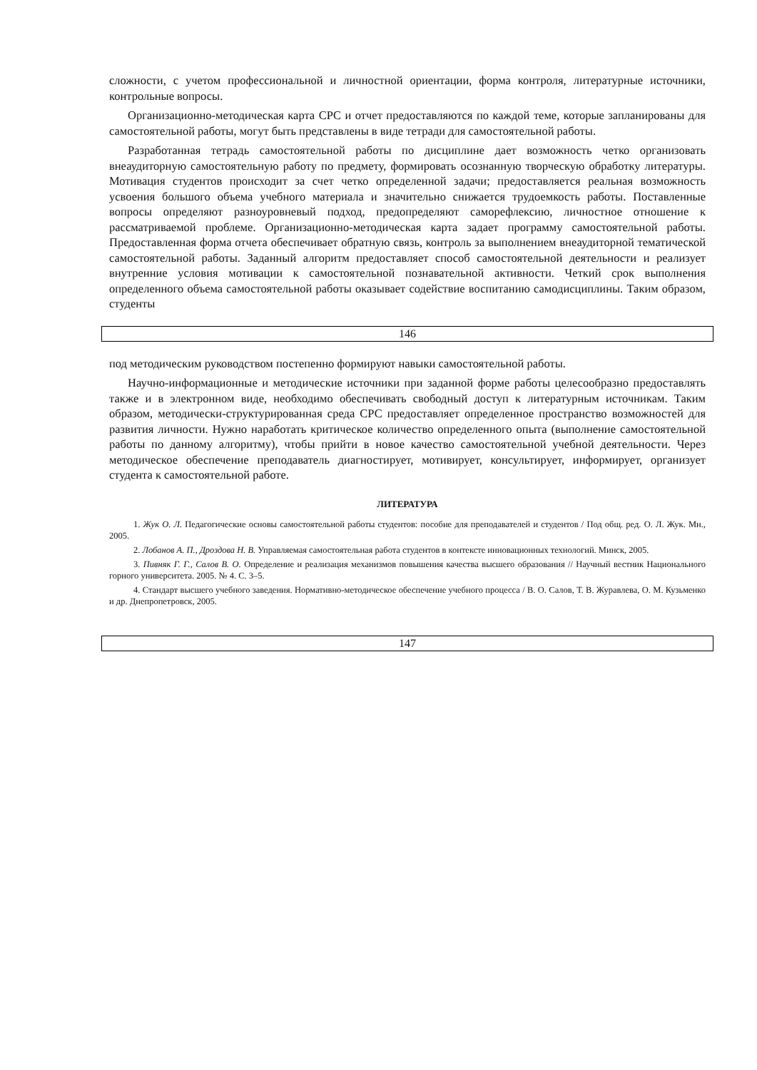сложности, с учетом профессиональной и личностной ориентации, форма контроля, литературные источники, контрольные вопросы.
Организационно-методическая карта СРС и отчет предоставляются по каждой теме, которые запланированы для самостоятельной работы, могут быть представлены в виде тетради для самостоятельной работы.
Разработанная тетрадь самостоятельной работы по дисциплине дает возможность четко организовать внеаудиторную самостоятельную работу по предмету, формировать осознанную творческую обработку литературы. Мотивация студентов происходит за счет четко определенной задачи; предоставляется реальная возможность усвоения большого объема учебного материала и значительно снижается трудоемкость работы. Поставленные вопросы определяют разноуровневый подход, предопределяют саморефлексию, личностное отношение к рассматриваемой проблеме. Организационно-методическая карта задает программу самостоятельной работы. Предоставленная форма отчета обеспечивает обратную связь, контроль за выполнением внеаудиторной тематической самостоятельной работы. Заданный алгоритм предоставляет способ самостоятельной деятельности и реализует внутренние условия мотивации к самостоятельной познавательной активности. Четкий срок выполнения определенного объема самостоятельной работы оказывает содействие воспитанию самодисциплины. Таким образом, студенты
146
под методическим руководством постепенно формируют навыки самостоятельной работы.
Научно-информационные и методические источники при заданной форме работы целесообразно предоставлять также и в электронном виде, необходимо обеспечивать свободный доступ к литературным источникам. Таким образом, методически-структурированная среда СРС предоставляет определенное пространство возможностей для развития личности. Нужно наработать критическое количество определенного опыта (выполнение самостоятельной работы по данному алгоритму), чтобы прийти в новое качество самостоятельной учебной деятельности. Через методическое обеспечение преподаватель диагностирует, мотивирует, консультирует, информирует, организует студента к самостоятельной работе.
ЛИТЕРАТУРА
1. Жук О. Л. Педагогические основы самостоятельной работы студентов: пособие для преподавателей и студентов / Под общ. ред. О. Л. Жук. Мн., 2005.
2. Лобанов А. П., Дроздова Н. В. Управляемая самостоятельная работа студентов в контексте инновационных технологий. Минск, 2005.
3. Пивняк Г. Г., Салов В. О. Определение и реализация механизмов повышения качества высшего образования // Научный вестник Национального горного университета. 2005. № 4. С. 3–5.
4. Стандарт высшего учебного заведения. Нормативно-методическое обеспечение учебного процесса / В. О. Салов, Т. В. Журавлева, О. М. Кузьменко и др. Днепропетровск, 2005.
147